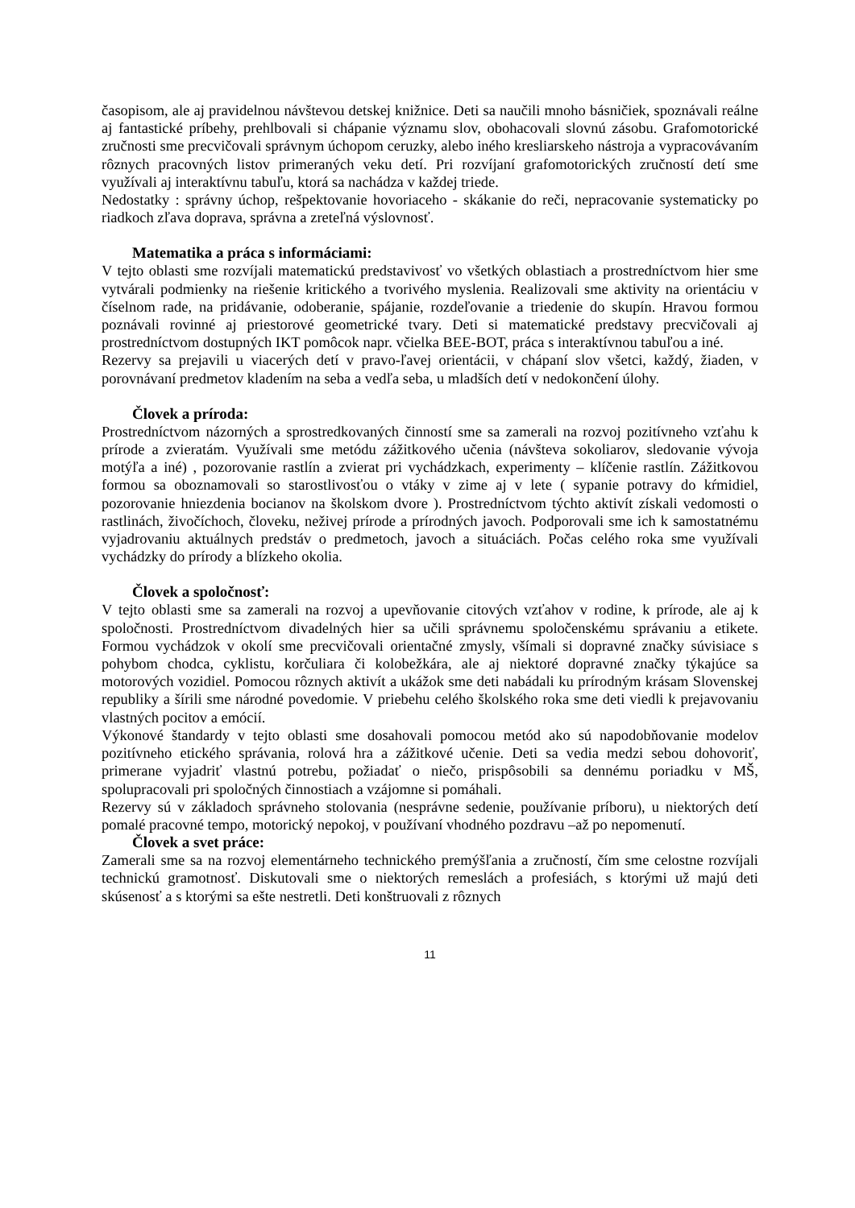časopisom, ale aj pravidelnou návštevou detskej knižnice. Deti sa naučili mnoho básničiek, spoznávali reálne aj fantastické príbehy, prehlbovali si chápanie významu slov, obohacovali slovnú zásobu. Grafomotorické zručnosti sme precvičovali správnym úchopom ceruzky, alebo iného kresliarskeho nástroja a vypracovávaním rôznych pracovných listov primeraných veku detí. Pri rozvíjaní grafomotorických zručností detí sme využívali aj interaktívnu tabuľu, ktorá sa nachádza v každej triede.
Nedostatky : správny úchop, rešpektovanie hovoriaceho - skákanie do reči, nepracovanie systematicky po riadkoch zľava doprava, správna a zreteľná výslovnosť.
Matematika a práca s informáciami:
V tejto oblasti sme rozvíjali matematickú predstavivosť vo všetkých oblastiach a prostredníctvom hier sme vytvárali podmienky na riešenie kritického a tvorivého myslenia. Realizovali sme aktivity na orientáciu v číselnom rade, na pridávanie, odoberanie, spájanie, rozdeľovanie a triedenie do skupín. Hravou formou poznávali rovinné aj priestorové geometrické tvary. Deti si matematické predstavy precvičovali aj prostredníctvom dostupných IKT pomôcok napr. včielka BEE-BOT, práca s interaktívnou tabuľou a iné.
Rezervy sa prejavili u viacerých detí v pravo-ľavej orientácii, v chápaní slov všetci, každý, žiaden, v porovnávaní predmetov kladením na seba a vedľa seba, u mladších detí v nedokončení úlohy.
Človek a príroda:
Prostredníctvom názorných a sprostredkovaných činností sme sa zamerali na rozvoj pozitívneho vzťahu k prírode a zvieratám. Využívali sme metódu zážitkového učenia (návšteva sokoliarov, sledovanie vývoja motýľa a iné) , pozorovanie rastlín a zvierat pri vychádzkach, experimenty – klíčenie rastlín. Zážitkovou formou sa oboznamovali so starostlivosťou o vtáky v zime aj v lete ( sypanie potravy do kŕmidiel, pozorovanie hniezdenia bocianov na školskom dvore ). Prostredníctvom týchto aktivít získali vedomosti o rastlinách, živočíchoch, človeku, neživej prírode a prírodných javoch. Podporovali sme ich k samostatnému vyjadrovaniu aktuálnych predstáv o predmetoch, javoch a situáciách. Počas celého roka sme využívali vychádzky do prírody a blízkeho okolia.
Človek a spoločnosť:
V tejto oblasti sme sa zamerali na rozvoj a upevňovanie citových vzťahov v rodine, k prírode, ale aj k spoločnosti. Prostredníctvom divadelných hier sa učili správnemu spoločenskému správaniu a etikete. Formou vychádzok v okolí sme precvičovali orientačné zmysly, všímali si dopravné značky súvisiace s pohybom chodca, cyklistu, korčuliara či kolobežkára, ale aj niektoré dopravné značky týkajúce sa motorových vozidiel. Pomocou rôznych aktivít a ukážok sme deti nabádali ku prírodným krásam Slovenskej republiky a šírili sme národné povedomie. V priebehu celého školského roka sme deti viedli k prejavovaniu vlastných pocitov a emócií.
Výkonové štandardy v tejto oblasti sme dosahovali pomocou metód ako sú napodobňovanie modelov pozitívneho etického správania, rolová hra a zážitkové učenie. Deti sa vedia medzi sebou dohovoriť, primerane vyjadriť vlastnú potrebu, požiadať o niečo, prispôsobili sa dennému poriadku v MŠ, spolupracovali pri spoločných činnostiach a vzájomne si pomáhali.
Rezervy sú v základoch správneho stolovania (nesprávne sedenie, používanie príboru), u niektorých detí pomalé pracovné tempo, motorický nepokoj, v používaní vhodného pozdravu –až po nepomenutí.
Človek a svet práce:
Zamerali sme sa na rozvoj elementárneho technického premýšľania a zručností, čím sme celostne rozvíjali technickú gramotnosť. Diskutovali sme o niektorých remeslách a profesiách, s ktorými už majú deti skúsenosť a s ktorými sa ešte nestretli. Deti konštruovali z rôznych
11